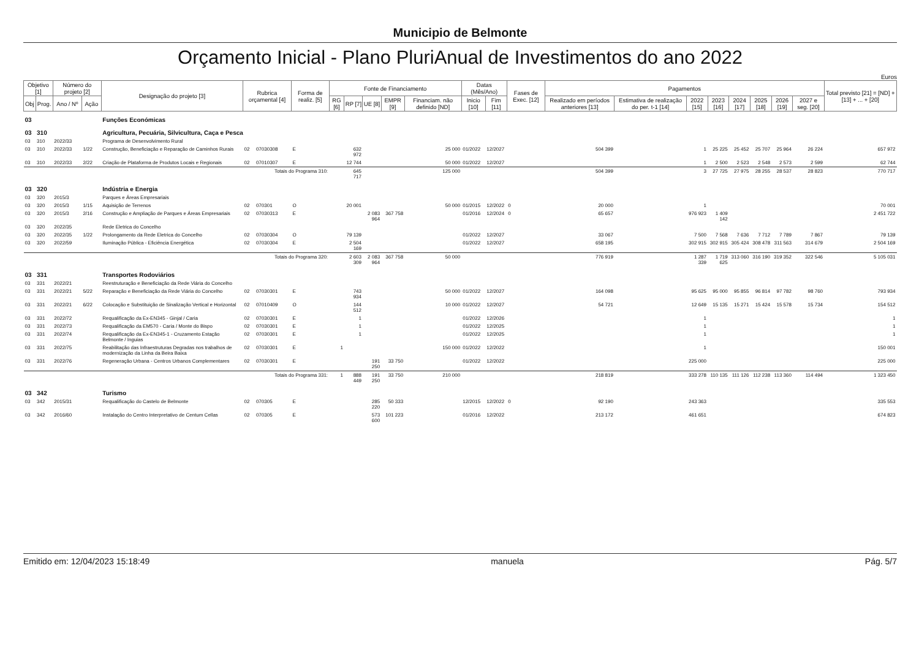Municipio de Belmonte
Orçamento Inicial - Plano PluriAnual de Investimentos do ano 2022
Euros
| Objetivo [1] | | Número do projeto [2] | | Designação do projeto [3] | Rubrica orçamental [4] | | Forma de realiz. [5] | Fonte de Financiamento | | | | | Datas (Mês/Ano) | | Fases de Exec. [12] | Pagamentos | | | | | | | | Total previsto [21] = [ND] + [13] + ... + [20] |
| --- | --- | --- | --- | --- | --- | --- | --- | --- | --- | --- | --- | --- | --- | --- | --- | --- | --- | --- | --- | --- | --- | --- | --- | --- |
| Obj | Prog. | Ano / Nº | Ação | | | | | RG [6] | RP [7] | UE [8] | EMPR [9] | Financiam. não definido [ND] | Inicio [10] | Fim [11] | | Realizado em períodos anteriores [13] | Estimativa de realização do per. t-1 [14] | 2022 [15] | 2023 [16] | 2024 [17] | 2025 [18] | 2026 [19] | 2027 e seg. [20] | |
| 03 | | | | Funções Económicas | | | | | | | | | | | | | | | | | | | | |
| 03 | 310 | | | Agricultura, Pecuária, Silvicultura, Caça e Pesca | | | | | | | | | | | | | | | | | | | | |
| 03 | 310 | 2022/33 | | Programa de Desenvolvimento Rural | | | | | | | | | | | | | | | | | | | | |
| 03 | 310 | 2022/33 | 1/22 | Construção, Beneficiação e Reparação de Caminhos Rurais | 02 | 07030308 | E | | 632 972 | | | 25 000 | 01/2022 | 12/2027 | | 504 399 | | 1 | 25 225 | 25 452 | 25 707 | 25 964 | 26 224 | 657 972 |
| 03 | 310 | 2022/33 | 2/22 | Criação de Plataforma de Produtos Locais e Regionais | 02 | 07010307 | E | | 12 744 | | | 50 000 | 01/2022 | 12/2027 | | | | 1 | 2 500 | 2 523 | 2 548 | 2 573 | 2 599 | 62 744 |
| Totais do Programa 310: | | | | | | | | | 645 717 | | | 125 000 | | | | 504 399 | | 3 | 27 725 | 27 975 | 28 255 | 28 537 | 28 823 | 770 717 |
| 03 | 320 | | | Indústria e Energia | | | | | | | | | | | | | | | | | | | | |
| 03 | 320 | 2015/3 | | Parques e Áreas Empresariais | | | | | | | | | | | | | | | | | | | | |
| 03 | 320 | 2015/3 | 1/15 | Aquisição de Terrenos | 02 | 070301 | O | | 20 001 | | | 50 000 | 01/2015 | 12/2022 | 0 | 20 000 | | 1 | | | | | | 70 001 |
| 03 | 320 | 2015/3 | 2/16 | Construção e Ampliação de Parques e Áreas Empresariais | 02 | 07030313 | E | | | 2 083 964 | 367 758 | | 01/2016 | 12/2024 | 0 | 65 657 | | 976 923 | 1 409 142 | | | | | 2 451 722 |
| 03 | 320 | 2022/35 | | Rede Eletrica do Concelho | | | | | | | | | | | | | | | | | | | | |
| 03 | 320 | 2022/35 | 1/22 | Prolongamento da Rede Eletrica do Concelho | 02 | 07030304 | O | | 79 139 | | | | 01/2022 | 12/2027 | | 33 067 | | 7 500 | 7 568 | 7 636 | 7 712 | 7 789 | 7 867 | 79 139 |
| 03 | 320 | 2022/59 | | Iluminação Pública - Eficiência Energética | 02 | 07030304 | E | | 2 504 169 | | | | 01/2022 | 12/2027 | | 658 195 | | 302 915 | 302 915 | 305 424 | 308 478 | 311 563 | 314 679 | 2 504 169 |
| Totais do Programa 320: | | | | | | | | | 2 603 309 | 2 083 964 | 367 758 | 50 000 | | | | 776 919 | | 1 287 339 | 1 719 625 | 313 060 | 316 190 | 319 352 | 322 546 | 5 105 031 |
| 03 | 331 | | | Transportes Rodoviários | | | | | | | | | | | | | | | | | | | | |
| 03 | 331 | 2022/21 | | Reestruturação e Beneficiação da Rede Viária do Concelho | | | | | | | | | | | | | | | | | | | | |
| 03 | 331 | 2022/21 | 5/22 | Reparação e Beneficiação da Rede Viária do Concelho | 02 | 07030301 | E | | 743 934 | | | 50 000 | 01/2022 | 12/2027 | | 164 098 | | 95 625 | 95 000 | 95 855 | 96 814 | 97 782 | 98 760 | 793 934 |
| 03 | 331 | 2022/21 | 6/22 | Colocação e Substituição de Sinalização Vertical e Horizontal | 02 | 07010409 | O | | 144 512 | | | 10 000 | 01/2022 | 12/2027 | | 54 721 | | 12 649 | 15 135 | 15 271 | 15 424 | 15 578 | 15 734 | 154 512 |
| 03 | 331 | 2022/72 | | Requalificação da Ex-EN345 - Ginjal / Caria | 02 | 07030301 | E | | 1 | | | | 01/2022 | 12/2026 | | | | 1 | | | | | | 1 |
| 03 | 331 | 2022/73 | | Requalificação da EM570 - Caria / Monte do Bispo | 02 | 07030301 | E | | 1 | | | | 01/2022 | 12/2025 | | | | 1 | | | | | | 1 |
| 03 | 331 | 2022/74 | | Requalificação da Ex-EN345-1 - Cruzamento Estação Belmonte / Inguias | 02 | 07030301 | E | | 1 | | | | 01/2022 | 12/2025 | | | | 1 | | | | | | 1 |
| 03 | 331 | 2022/75 | | Reabilitação das Infraestruturas Degradas nos trabalhos de modernização da Linha da Beira Baixa | 02 | 07030301 | E | 1 | | | | 150 000 | 01/2022 | 12/2022 | | | | 1 | | | | | | 150 001 |
| 03 | 331 | 2022/76 | | Regeneração Urbana - Centros Urbanos Complementares | 02 | 07030301 | E | | | 191 250 | 33 750 | | 01/2022 | 12/2022 | | | | 225 000 | | | | | | 225 000 |
| Totais do Programa 331: | | | | | | | | 1 | 888 449 | 191 250 | 33 750 | 210 000 | | | | 218 819 | | 333 278 | 110 135 | 111 126 | 112 238 | 113 360 | 114 494 | 1 323 450 |
| 03 | 342 | | | Turismo | | | | | | | | | | | | | | | | | | | | |
| 03 | 342 | 2015/31 | | Requalificação do Castelo de Belmonte | 02 | 070305 | E | | | 285 220 | 50 333 | | 12/2015 | 12/2022 | 0 | 92 190 | | 243 363 | | | | | | 335 553 |
| 03 | 342 | 2016/60 | | Instalação do Centro Interpretativo de Centum Cellas | 02 | 070305 | E | | | 573 600 | 101 223 | | 01/2016 | 12/2022 | | 213 172 | | 461 651 | | | | | | 674 823 |
Emitido em: 12/04/2023 15:18:49 manuela Pág. 5/7